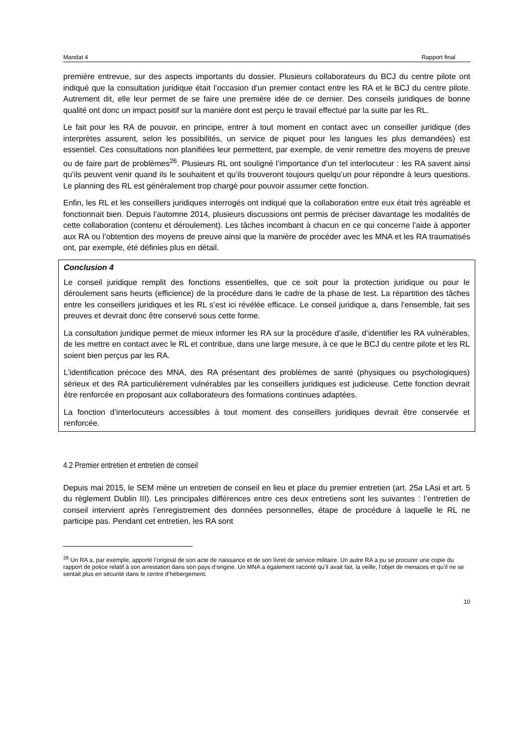Mandat 4 Rapport final
première entrevue, sur des aspects importants du dossier. Plusieurs collaborateurs du BCJ du centre pilote ont indiqué que la consultation juridique était l’occasion d’un premier contact entre les RA et le BCJ du centre pilote. Autrement dit, elle leur permet de se faire une première idée de ce dernier. Des conseils juridiques de bonne qualité ont donc un impact positif sur la manière dont est perçu le travail effectué par la suite par les RL.
Le fait pour les RA de pouvoir, en principe, entrer à tout moment en contact avec un conseiller juridique (des interprètes assurent, selon les possibilités, un service de piquet pour les langues les plus demandées) est essentiel. Ces consultations non planifiées leur permettent, par exemple, de venir remettre des moyens de preuve ou de faire part de problèmes<sup>26</sup>. Plusieurs RL ont souligné l’importance d’un tel interlocuteur : les RA savent ainsi qu’ils peuvent venir quand ils le souhaitent et qu’ils trouveront toujours quelqu’un pour répondre à leurs questions. Le planning des RL est généralement trop chargé pour pouvoir assumer cette fonction.
Enfin, les RL et les conseillers juridiques interrogés ont indiqué que la collaboration entre eux était très agréable et fonctionnait bien. Depuis l’automne 2014, plusieurs discussions ont permis de préciser davantage les modalités de cette collaboration (contenu et déroulement). Les tâches incombant à chacun en ce qui concerne l’aide à apporter aux RA ou l’obtention des moyens de preuve ainsi que la manière de procéder avec les MNA et les RA traumatisés ont, par exemple, été définies plus en détail.
Conclusion 4
Le conseil juridique remplit des fonctions essentielles, que ce soit pour la protection juridique ou pour le déroulement sans heurts (efficience) de la procédure dans le cadre de la phase de test. La répartition des tâches entre les conseillers juridiques et les RL s’est ici révélée efficace. Le conseil juridique a, dans l’ensemble, fait ses preuves et devrait donc être conservé sous cette forme.
La consultation juridique permet de mieux informer les RA sur la procédure d’asile, d’identifier les RA vulnérables, de les mettre en contact avec le RL et contribue, dans une large mesure, à ce que le BCJ du centre pilote et les RL soient bien perçus par les RA.
L’identification précoce des MNA, des RA présentant des problèmes de santé (physiques ou psychologiques) sérieux et des RA particulièrement vulnérables par les conseillers juridiques est judicieuse. Cette fonction devrait être renforcée en proposant aux collaborateurs des formations continues adaptées.
La fonction d’interlocuteurs accessibles à tout moment des conseillers juridiques devrait être conservée et renforcée.
4.2 Premier entretien et entretien de conseil
Depuis mai 2015, le SEM mène un entretien de conseil en lieu et place du premier entretien (art. 25a LAsi et art. 5 du règlement Dublin III). Les principales différences entre ces deux entretiens sont les suivantes : l’entretien de conseil intervient après l’enregistrement des données personnelles, étape de procédure à laquelle le RL ne participe pas. Pendant cet entretien, les RA sont
<sup>26</sup> Un RA a, par exemple, apporté l’original de son acte de naissance et de son livret de service militaire. Un autre RA a pu se procurer une copie du rapport de police relatif à son arrestation dans son pays d’origine. Un MNA a également raconté qu’il avait fait, la veille, l’objet de menaces et qu’il ne se sentait plus en sécurité dans le centre d’hébergement.
10